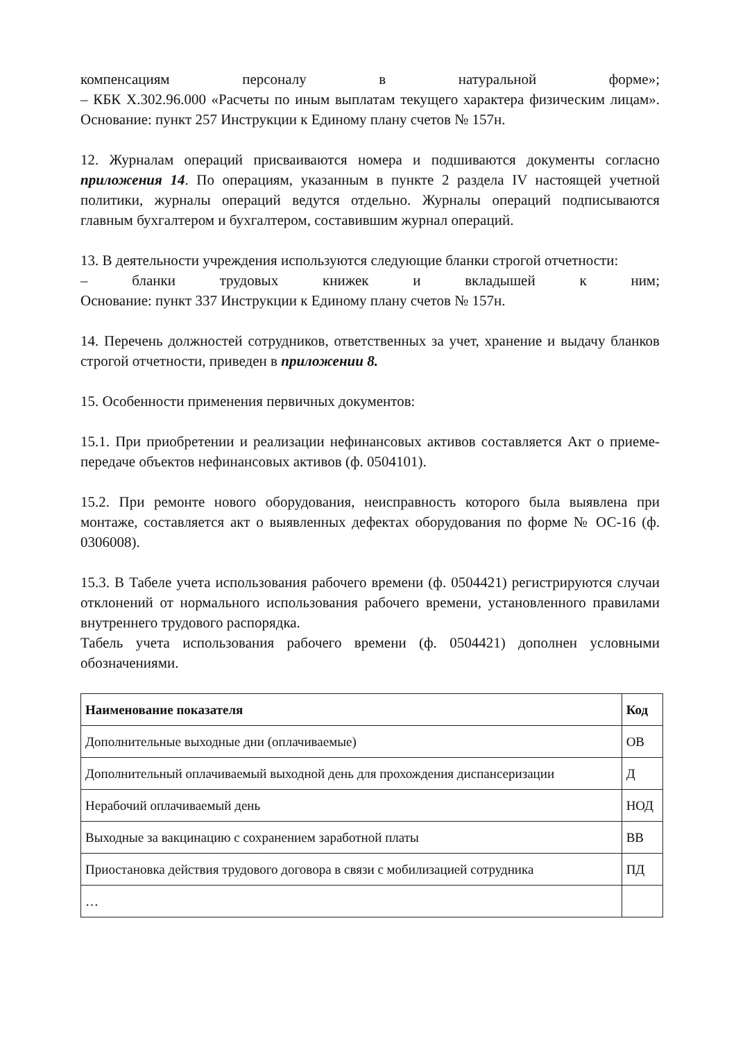компенсациям персоналу в натуральной форме»;
– КБК X.302.96.000 «Расчеты по иным выплатам текущего характера физическим лицам».
Основание: пункт 257 Инструкции к Единому плану счетов № 157н.
12. Журналам операций присваиваются номера и подшиваются документы согласно приложения 14. По операциям, указанным в пункте 2 раздела IV настоящей учетной политики, журналы операций ведутся отдельно. Журналы операций подписываются главным бухгалтером и бухгалтером, составившим журнал операций.
13. В деятельности учреждения используются следующие бланки строгой отчетности:
– бланки трудовых книжек и вкладышей к ним;
Основание: пункт 337 Инструкции к Единому плану счетов № 157н.
14. Перечень должностей сотрудников, ответственных за учет, хранение и выдачу бланков строгой отчетности, приведен в приложении 8.
15. Особенности применения первичных документов:
15.1. При приобретении и реализации нефинансовых активов составляется Акт о приеме-передаче объектов нефинансовых активов (ф. 0504101).
15.2. При ремонте нового оборудования, неисправность которого была выявлена при монтаже, составляется акт о выявленных дефектах оборудования по форме № ОС-16 (ф. 0306008).
15.3. В Табеле учета использования рабочего времени (ф. 0504421) регистрируются случаи отклонений от нормального использования рабочего времени, установленного правилами внутреннего трудового распорядка.
Табель учета использования рабочего времени (ф. 0504421) дополнен условными обозначениями.
| Наименование показателя | Код |
| --- | --- |
| Дополнительные выходные дни (оплачиваемые) | ОВ |
| Дополнительный оплачиваемый выходной день для прохождения диспансеризации | Д |
| Нерабочий оплачиваемый день | НОД |
| Выходные за вакцинацию с сохранением заработной платы | ВВ |
| Приостановка действия трудового договора в связи с мобилизацией сотрудника | ПД |
| … | |